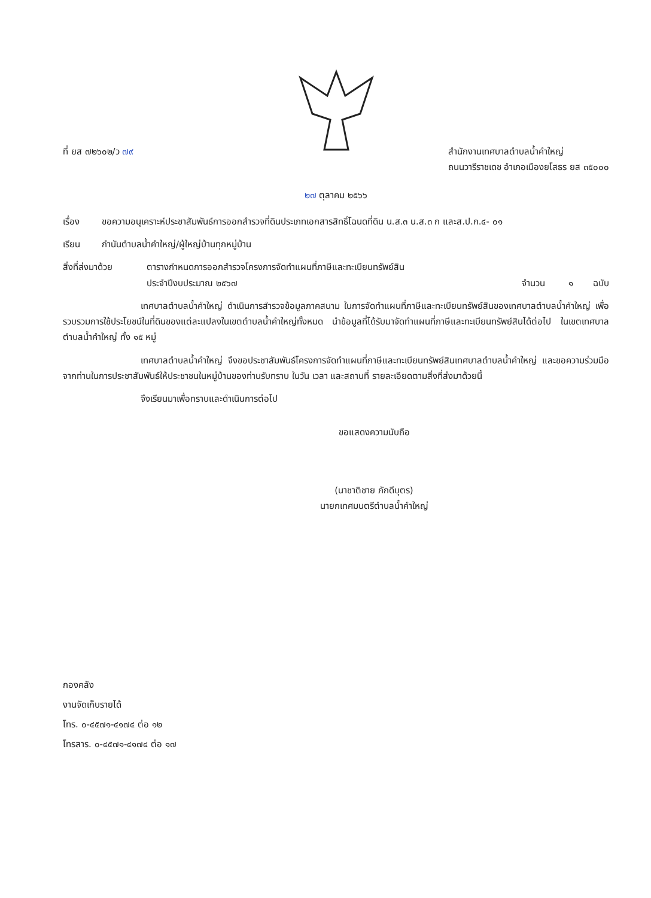ที่ ยส ๗๒๖๐๒/ว ๗๙ สำนักงานเทศบาลตำบลน้ำคำใหญ่
ถนนวารีราชเดช อำเภอเมืองยโสธร ยส ๓๕๐๐๐
๒๗ ตุลาคม ๒๕๖๖
เรื่อง ขอความอนุเคราะห์ประชาสัมพันธ์การออกสำรวจที่ดินประเภทเอกสารสิทธิ์โฉนดที่ดิน น.ส.๓ น.ส.๓ ก และส.ป.ก.๔- ๐๑
เรียน กำนันตำบลน้ำคำใหญ่/ผู้ใหญ่บ้านทุกหมู่บ้าน
สิ่งที่ส่งมาด้วย
ตารางกำหนดการออกสำรวจโครงการจัดทำแผนที่ภาษีและทะเบียนทรัพย์สิน
ประจำปีงบประมาณ ๒๕๖๗ จำนวน ๑ ฉบับ
เทศบาลตำบลน้ำคำใหญ่ ดำเนินการสำรวจข้อมูลภาคสนาม ในการจัดทำแผนที่ภาษีและทะเบียนทรัพย์สินของเทศบาลตำบลน้ำคำใหญ่ เพื่อรวบรวมการใช้ประโยชน์ในที่ดินของแต่ละแปลงในเขตตำบลน้ำคำใหญ่ทั้งหมด นำข้อมูลที่ได้รับมาจัดทำแผนที่ภาษีและทะเบียนทรัพย์สินได้ต่อไป ในเขตเทศบาลตำบลน้ำคำใหญ่ ทั้ง ๑๕ หมู่
เทศบาลตำบลน้ำคำใหญ่ จึงขอประชาสัมพันธ์โครงการจัดทำแผนที่ภาษีและทะเบียนทรัพย์สินเทศบาลตำบลน้ำคำใหญ่ และขอความร่วมมือจากท่านในการประชาสัมพันธ์ให้ประชาชนในหมู่บ้านของท่านรับทราบ ในวัน เวลา และสถานที่ รายละเอียดตามสิ่งที่ส่งมาด้วยนี้
จึงเรียนมาเพื่อทราบและดำเนินการต่อไป
ขอแสดงความนับถือ
(นาชาติชาย ภักดีบุตร)
นายกเทศมนตรีตำบลน้ำคำใหญ่
กองคลัง
งานจัดเก็บรายได้
โทร. ๐-๔๕๗๑-๔๑๗๔ ต่อ ๑๒
โทรสาร. ๐-๔๕๗๑-๔๑๗๔ ต่อ ๑๗